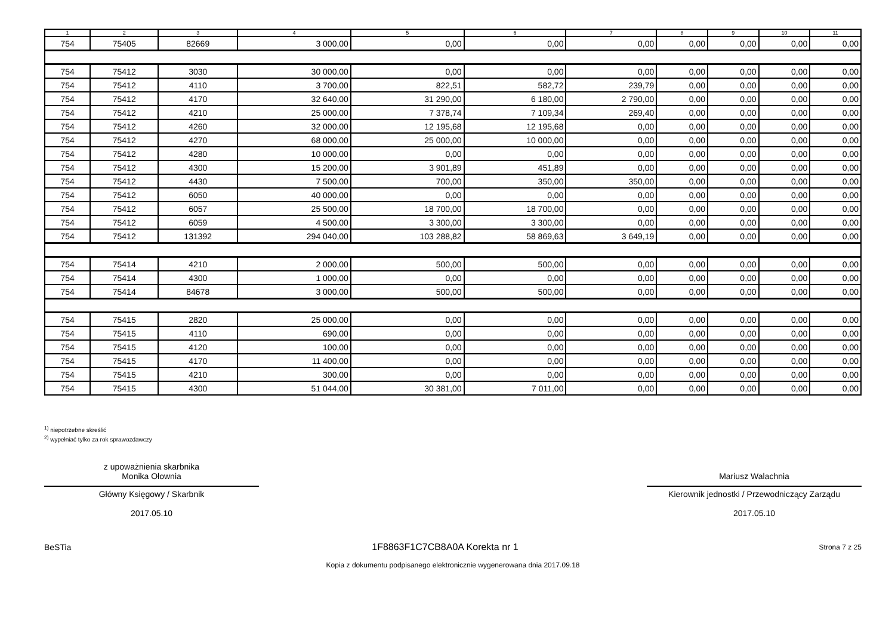| 1 | 2 | 3 | 4 | 5 | 6 | 7 | 8 | 9 | 10 | 11 |
| --- | --- | --- | --- | --- | --- | --- | --- | --- | --- | --- |
| 754 | 75405 | 82669 | 3 000,00 | 0,00 | 0,00 | 0,00 | 0,00 | 0,00 | 0,00 | 0,00 |
| 754 | 75412 | 3030 | 30 000,00 | 0,00 | 0,00 | 0,00 | 0,00 | 0,00 | 0,00 | 0,00 |
| 754 | 75412 | 4110 | 3 700,00 | 822,51 | 582,72 | 239,79 | 0,00 | 0,00 | 0,00 | 0,00 |
| 754 | 75412 | 4170 | 32 640,00 | 31 290,00 | 6 180,00 | 2 790,00 | 0,00 | 0,00 | 0,00 | 0,00 |
| 754 | 75412 | 4210 | 25 000,00 | 7 378,74 | 7 109,34 | 269,40 | 0,00 | 0,00 | 0,00 | 0,00 |
| 754 | 75412 | 4260 | 32 000,00 | 12 195,68 | 12 195,68 | 0,00 | 0,00 | 0,00 | 0,00 | 0,00 |
| 754 | 75412 | 4270 | 68 000,00 | 25 000,00 | 10 000,00 | 0,00 | 0,00 | 0,00 | 0,00 | 0,00 |
| 754 | 75412 | 4280 | 10 000,00 | 0,00 | 0,00 | 0,00 | 0,00 | 0,00 | 0,00 | 0,00 |
| 754 | 75412 | 4300 | 15 200,00 | 3 901,89 | 451,89 | 0,00 | 0,00 | 0,00 | 0,00 | 0,00 |
| 754 | 75412 | 4430 | 7 500,00 | 700,00 | 350,00 | 350,00 | 0,00 | 0,00 | 0,00 | 0,00 |
| 754 | 75412 | 6050 | 40 000,00 | 0,00 | 0,00 | 0,00 | 0,00 | 0,00 | 0,00 | 0,00 |
| 754 | 75412 | 6057 | 25 500,00 | 18 700,00 | 18 700,00 | 0,00 | 0,00 | 0,00 | 0,00 | 0,00 |
| 754 | 75412 | 6059 | 4 500,00 | 3 300,00 | 3 300,00 | 0,00 | 0,00 | 0,00 | 0,00 | 0,00 |
| 754 | 75412 | 131392 | 294 040,00 | 103 288,82 | 58 869,63 | 3 649,19 | 0,00 | 0,00 | 0,00 | 0,00 |
| 754 | 75414 | 4210 | 2 000,00 | 500,00 | 500,00 | 0,00 | 0,00 | 0,00 | 0,00 | 0,00 |
| 754 | 75414 | 4300 | 1 000,00 | 0,00 | 0,00 | 0,00 | 0,00 | 0,00 | 0,00 | 0,00 |
| 754 | 75414 | 84678 | 3 000,00 | 500,00 | 500,00 | 0,00 | 0,00 | 0,00 | 0,00 | 0,00 |
| 754 | 75415 | 2820 | 25 000,00 | 0,00 | 0,00 | 0,00 | 0,00 | 0,00 | 0,00 | 0,00 |
| 754 | 75415 | 4110 | 690,00 | 0,00 | 0,00 | 0,00 | 0,00 | 0,00 | 0,00 | 0,00 |
| 754 | 75415 | 4120 | 100,00 | 0,00 | 0,00 | 0,00 | 0,00 | 0,00 | 0,00 | 0,00 |
| 754 | 75415 | 4170 | 11 400,00 | 0,00 | 0,00 | 0,00 | 0,00 | 0,00 | 0,00 | 0,00 |
| 754 | 75415 | 4210 | 300,00 | 0,00 | 0,00 | 0,00 | 0,00 | 0,00 | 0,00 | 0,00 |
| 754 | 75415 | 4300 | 51 044,00 | 30 381,00 | 7 011,00 | 0,00 | 0,00 | 0,00 | 0,00 | 0,00 |
<sup>1)</sup> niepotrzebne skreślić
<sup>2)</sup> wypełniać tylko za rok sprawozdawczy
z upoważnienia skarbnika
Monika Ołownia
Główny Księgowy / Skarbnik
2017.05.10
Mariusz Walachnia
Kierownik jednostki / Przewodniczący Zarządu
2017.05.10
BeSTia 1F8863F1C7CB8A0A Korekta nr 1 Strona 7 z 25
Kopia z dokumentu podpisanego elektronicznie wygenerowana dnia 2017.09.18